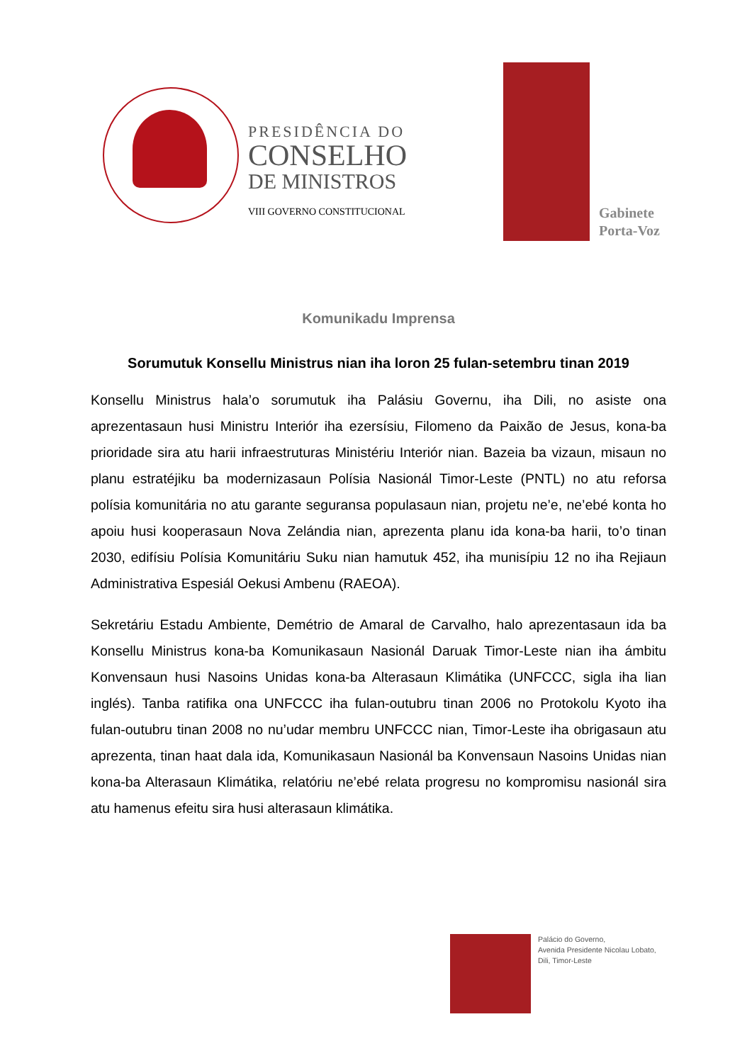PRESIDÊNCIA DO
CONSELHO
DE MINISTROS
VIII GOVERNO CONSTITUCIONAL
Gabinete
Porta-Voz
Komunikadu Imprensa
Sorumutuk Konsellu Ministrus nian iha loron 25 fulan-setembru tinan 2019
Konsellu Ministrus hala’o sorumutuk iha Palásiu Governu, iha Dili, no asiste ona aprezentasaun husi Ministru Interiór iha ezersísiu, Filomeno da Paixão de Jesus, kona-ba prioridade sira atu harii infraestruturas Ministériu Interiór nian. Bazeia ba vizaun, misaun no planu estratéjiku ba modernizasaun Polísia Nasionál Timor-Leste (PNTL) no atu reforsa polísia komunitária no atu garante seguransa populasaun nian, projetu ne’e, ne’ebé konta ho apoiu husi kooperasaun Nova Zelándia nian, aprezenta planu ida kona-ba harii, to’o tinan 2030, edifísiu Polísia Komunitáriu Suku nian hamutuk 452, iha munisípiu 12 no iha Rejiaun Administrativa Espesiál Oekusi Ambenu (RAEOA).
Sekretáriu Estadu Ambiente, Demétrio de Amaral de Carvalho, halo aprezentasaun ida ba Konsellu Ministrus kona-ba Komunikasaun Nasionál Daruak Timor-Leste nian iha ámbitu Konvensaun husi Nasoins Unidas kona-ba Alterasaun Klimátika (UNFCCC, sigla iha lian inglés). Tanba ratifika ona UNFCCC iha fulan-outubru tinan 2006 no Protokolu Kyoto iha fulan-outubru tinan 2008 no nu’udar membru UNFCCC nian, Timor-Leste iha obrigasaun atu aprezenta, tinan haat dala ida, Komunikasaun Nasionál ba Konvensaun Nasoins Unidas nian kona-ba Alterasaun Klimátika, relatóriu ne’ebé relata progresu no kompromisu nasionál sira atu hamenus efeitu sira husi alterasaun klimátika.
Palácio do Governo,
Avenida Presidente Nicolau Lobato,
Dili, Timor-Leste